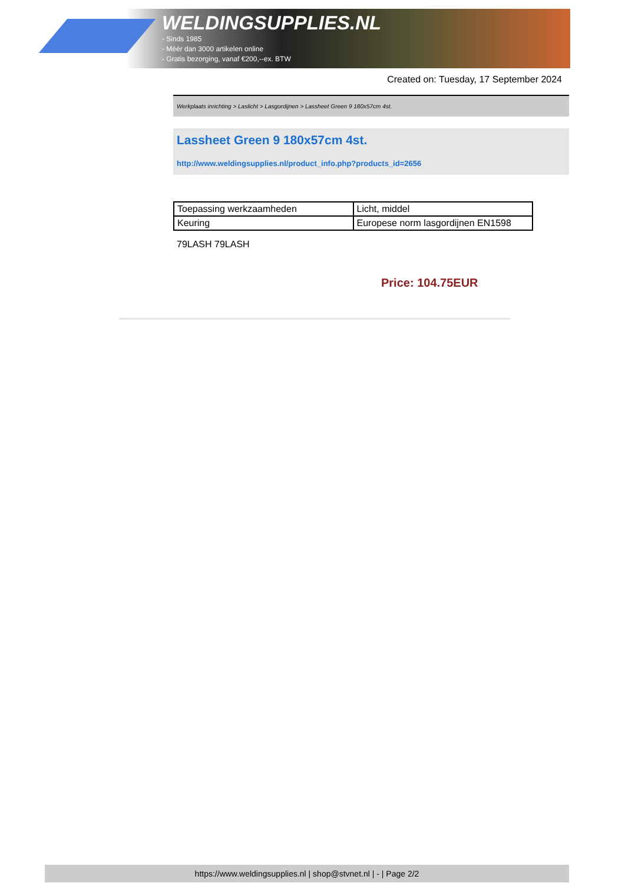WELDINGSUPPLIES.NL
- Sinds 1985
- Méér dan 3000 artikelen online
- Gratis bezorging, vanaf €200,--ex. BTW
Created on: Tuesday, 17 September 2024
Werkplaats inrichting > Laslicht > Lasgordijnen > Lassheet Green 9 180x57cm 4st.
Lassheet Green 9 180x57cm 4st.
http://www.weldingsupplies.nl/product_info.php?products_id=2656
| Toepassing werkzaamheden | Licht, middel |
| Keuring | Europese norm lasgordijnen EN1598 |
79LASH 79LASH
Price: 104.75EUR
https://www.weldingsupplies.nl | shop@stvnet.nl | - | Page 2/2